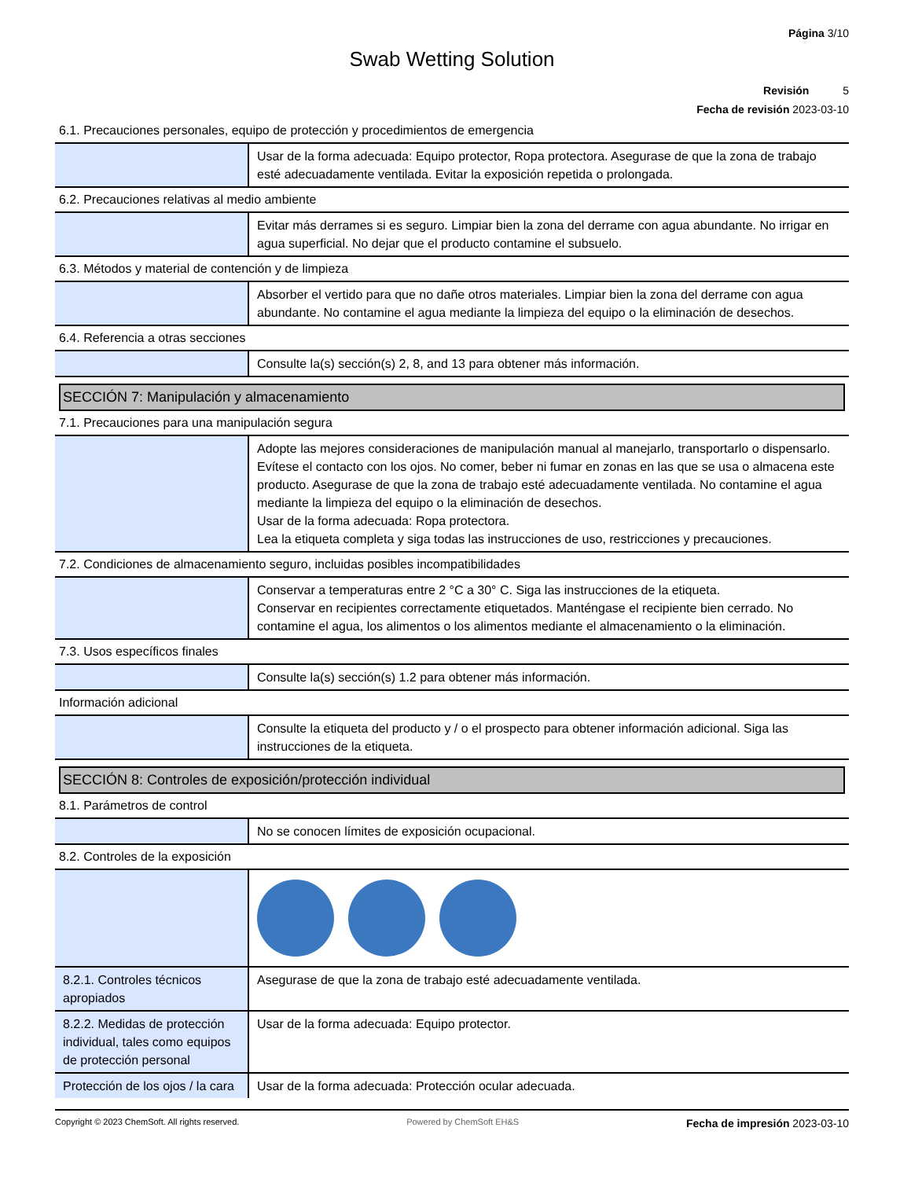Página 3/10
Swab Wetting Solution
Revisión 5
Fecha de revisión 2023-03-10
6.1. Precauciones personales, equipo de protección y procedimientos de emergencia
| | Usar de la forma adecuada: Equipo protector, Ropa protectora. Asegurase de que la zona de trabajo esté adecuadamente ventilada. Evitar la exposición repetida o prolongada. |
6.2. Precauciones relativas al medio ambiente
| | Evitar más derrames si es seguro. Limpiar bien la zona del derrame con agua abundante. No irrigar en agua superficial. No dejar que el producto contamine el subsuelo. |
6.3. Métodos y material de contención y de limpieza
| | Absorber el vertido para que no dañe otros materiales. Limpiar bien la zona del derrame con agua abundante. No contamine el agua mediante la limpieza del equipo o la eliminación de desechos. |
6.4. Referencia a otras secciones
| | Consulte la(s) sección(s) 2, 8, and 13 para obtener más información. |
SECCIÓN 7: Manipulación y almacenamiento
7.1. Precauciones para una manipulación segura
| | Adopte las mejores consideraciones de manipulación manual al manejarlo, transportarlo o dispensarlo. Evítese el contacto con los ojos. No comer, beber ni fumar en zonas en las que se usa o almacena este producto. Asegurase de que la zona de trabajo esté adecuadamente ventilada. No contamine el agua mediante la limpieza del equipo o la eliminación de desechos. Usar de la forma adecuada: Ropa protectora. Lea la etiqueta completa y siga todas las instrucciones de uso, restricciones y precauciones. |
7.2. Condiciones de almacenamiento seguro, incluidas posibles incompatibilidades
| | Conservar a temperaturas entre 2 °C a 30° C. Siga las instrucciones de la etiqueta. Conservar en recipientes correctamente etiquetados. Manténgase el recipiente bien cerrado. No contamine el agua, los alimentos o los alimentos mediante el almacenamiento o la eliminación. |
7.3. Usos específicos finales
| | Consulte la(s) sección(s) 1.2 para obtener más información. |
Información adicional
| | Consulte la etiqueta del producto y / o el prospecto para obtener información adicional. Siga las instrucciones de la etiqueta. |
SECCIÓN 8: Controles de exposición/protección individual
8.1. Parámetros de control
| | No se conocen límites de exposición ocupacional. |
8.2. Controles de la exposición
| 8.2.1. Controles técnicos apropiados | Asegurase de que la zona de trabajo esté adecuadamente ventilada. |
| 8.2.2. Medidas de protección individual, tales como equipos de protección personal | Usar de la forma adecuada: Equipo protector. |
| Protección de los ojos / la cara | Usar de la forma adecuada: Protección ocular adecuada. |
Copyright © 2023 ChemSoft. All rights reserved. Powered by ChemSoft EH&S Fecha de impresión 2023-03-10